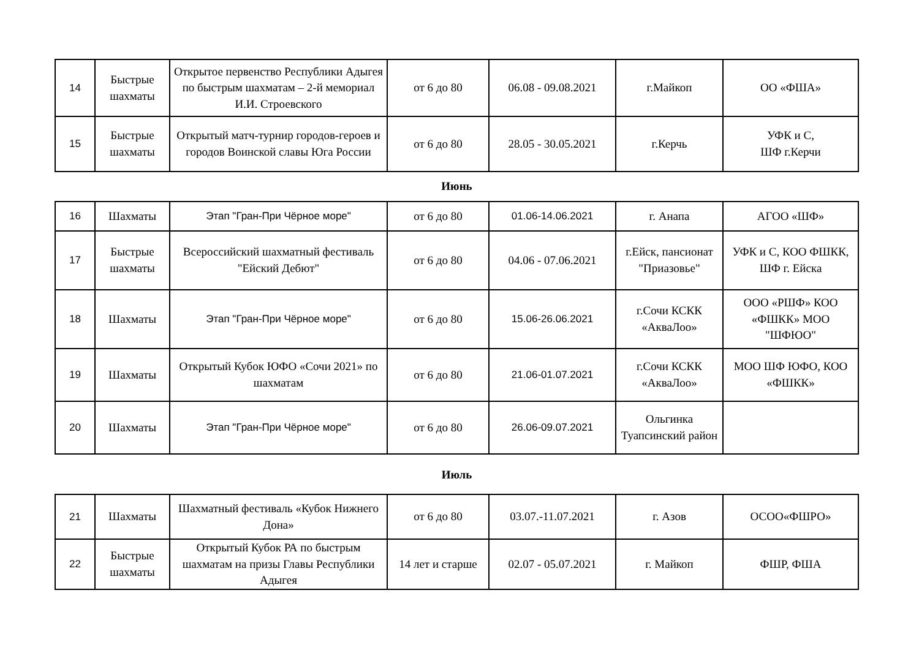| 14 | Быстрые шахматы | Открытое первенство Республики Адыгея по быстрым шахматам – 2-й мемориал И.И. Строевского | от 6 до 80 | 06.08 - 09.08.2021 | г.Майкоп | ОО «ФША» |
| 15 | Быстрые шахматы | Открытый матч-турнир городов-героев и городов Воинской славы Юга России | от 6 до 80 | 28.05 - 30.05.2021 | г.Керчь | УФК и С, ШФ г.Керчи |
Июнь
| 16 | Шахматы | Этап "Гран-При Чёрное море" | от 6 до 80 | 01.06-14.06.2021 | г. Анапа | АГОО «ШФ» |
| 17 | Быстрые шахматы | Всероссийский шахматный фестиваль "Ейский Дебют" | от 6 до 80 | 04.06 - 07.06.2021 | г.Ейск, пансионат "Приазовье" | УФК и С, КОО ФШКК, ШФ г. Ейска |
| 18 | Шахматы | Этап "Гран-При Чёрное море" | от 6 до 80 | 15.06-26.06.2021 | г.Сочи КСКК «АкваЛоо» | ООО «РШФ» КОО «ФШКК» МОО "ШФЮО" |
| 19 | Шахматы | Открытый Кубок ЮФО «Сочи 2021» по шахматам | от 6 до 80 | 21.06-01.07.2021 | г.Сочи КСКК «АкваЛоо» | МОО ШФ ЮФО, КОО «ФШКК» |
| 20 | Шахматы | Этап "Гран-При Чёрное море" | от 6 до 80 | 26.06-09.07.2021 | Ольгинка Туапсинский район | |
Июль
| 21 | Шахматы | Шахматный фестиваль «Кубок Нижнего Дона» | от 6 до 80 | 03.07.-11.07.2021 | г. Азов | ОСОО«ФШРО» |
| 22 | Быстрые шахматы | Открытый Кубок РА по быстрым шахматам на призы Главы Республики Адыгея | 14 лет и старше | 02.07 - 05.07.2021 | г. Майкоп | ФШР, ФША |